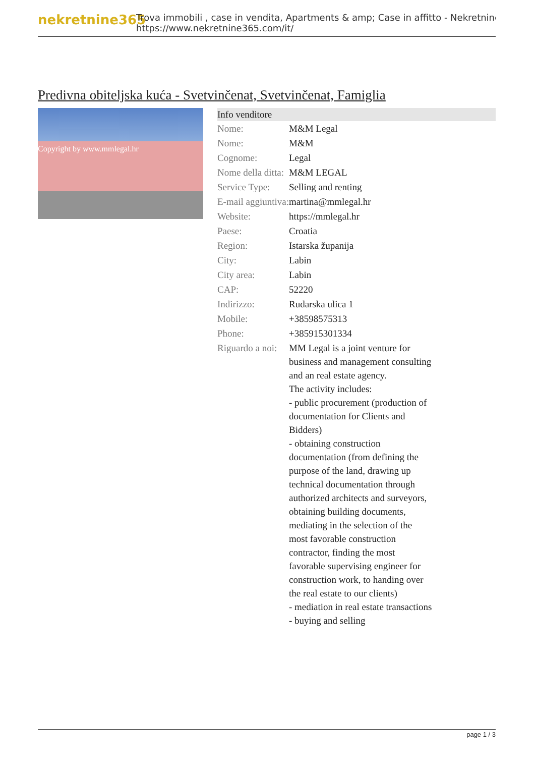nekretnine365
Trova immobili , case in vendita, Apartments & amp; Case in affitto - Nekretnine
https://www.nekretnine365.com/it/
Predivna obiteljska kuća - Svetvinčenat, Svetvinčenat, Famiglia
Copyright by www.mmlegal.hr
| Info venditore | | |
| --- | --- | --- |
| Nome: | M&M Legal | |
| Nome: | M&M | |
| Cognome: | Legal | |
| Nome della ditta: | M&M LEGAL | |
| Service Type: | Selling and renting | |
| E-mail aggiuntiva: | martina@mmlegal.hr | |
| Website: | https://mmlegal.hr | |
| Paese: | Croatia | |
| Region: | Istarska županija | |
| City: | Labin | |
| City area: | Labin | |
| CAP: | 52220 | |
| Indirizzo: | Rudarska ulica 1 | |
| Mobile: | +38598575313 | |
| Phone: | +385915301334 | |
| Riguardo a noi: | MM Legal is a joint venture for business and management consulting and an real estate agency. The activity includes: - public procurement (production of documentation for Clients and Bidders) - obtaining construction documentation (from defining the purpose of the land, drawing up technical documentation through authorized architects and surveyors, obtaining building documents, mediating in the selection of the most favorable construction contractor, finding the most favorable supervising engineer for construction work, to handing over the real estate to our clients) - mediation in real estate transactions - buying and selling | |
page 1 / 3